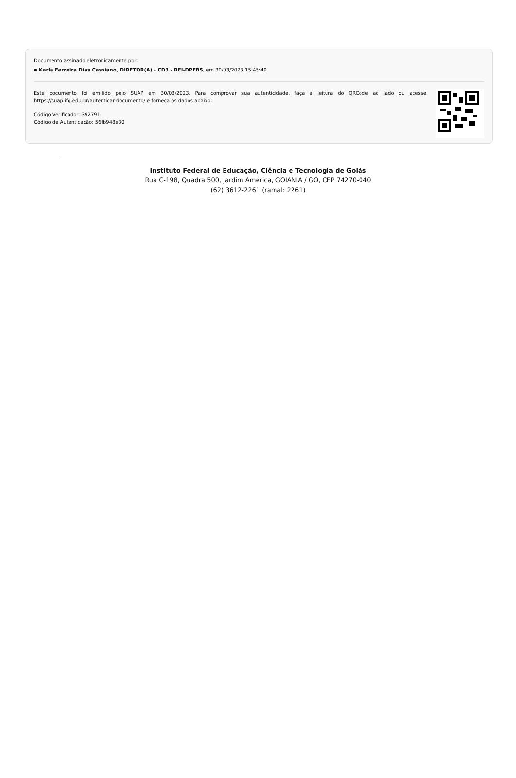Documento assinado eletronicamente por:
▪ Karla Ferreira Dias Cassiano, DIRETOR(A) - CD3 - REI-DPEBS, em 30/03/2023 15:45:49.
Este documento foi emitido pelo SUAP em 30/03/2023. Para comprovar sua autenticidade, faça a leitura do QRCode ao lado ou acesse https://suap.ifg.edu.br/autenticar-documento/ e forneça os dados abaixo:
Código Verificador: 392791
Código de Autenticação: 56fb948e30
Instituto Federal de Educação, Ciência e Tecnologia de Goiás
Rua C-198, Quadra 500, Jardim América, GOIÂNIA / GO, CEP 74270-040
(62) 3612-2261 (ramal: 2261)